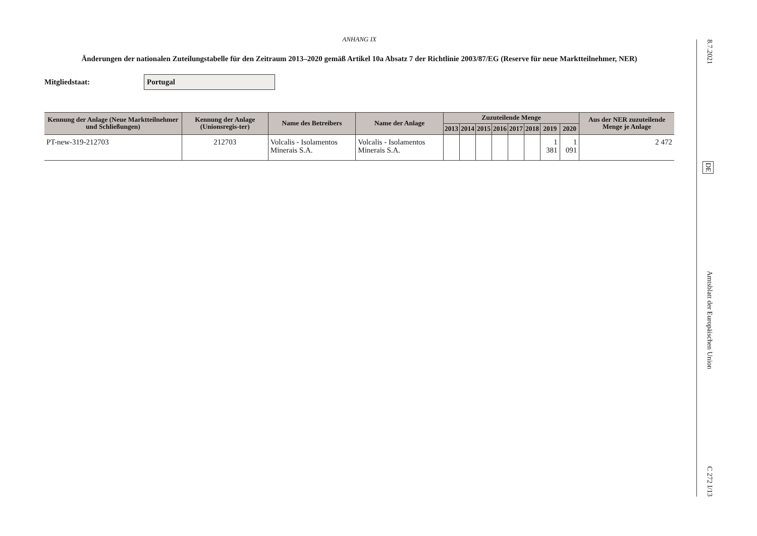ANHANG IX
Änderungen der nationalen Zuteilungstabelle für den Zeitraum 2013–2020 gemäß Artikel 10a Absatz 7 der Richtlinie 2003/87/EG (Reserve für neue Marktteilnehmer, NER)
Mitgliedstaat: Portugal
| Kennung der Anlage (Neue Marktteilnehmer und Schließungen) | Kennung der Anlage (Unionsregis-ter) | Name des Betreibers | Name der Anlage | Zuzuteilende Menge | | | | | | | | Aus der NER zuzuteilende Menge je Anlage |
| --- | --- | --- | --- | --- | --- | --- | --- | --- | --- | --- | --- | --- |
| | | | | 2013 | 2014 | 2015 | 2016 | 2017 | 2018 | 2019 | 2020 | |
| PT-new-319-212703 | 212703 | Volcalis - Isolamentos Minerais S.A. | Volcalis - Isolamentos Minerais S.A. | | | | | | | 1 381 | 1 091 | 2 472 |
8.7.2021 DE Amtsblatt der Europäischen Union C 272 I/13